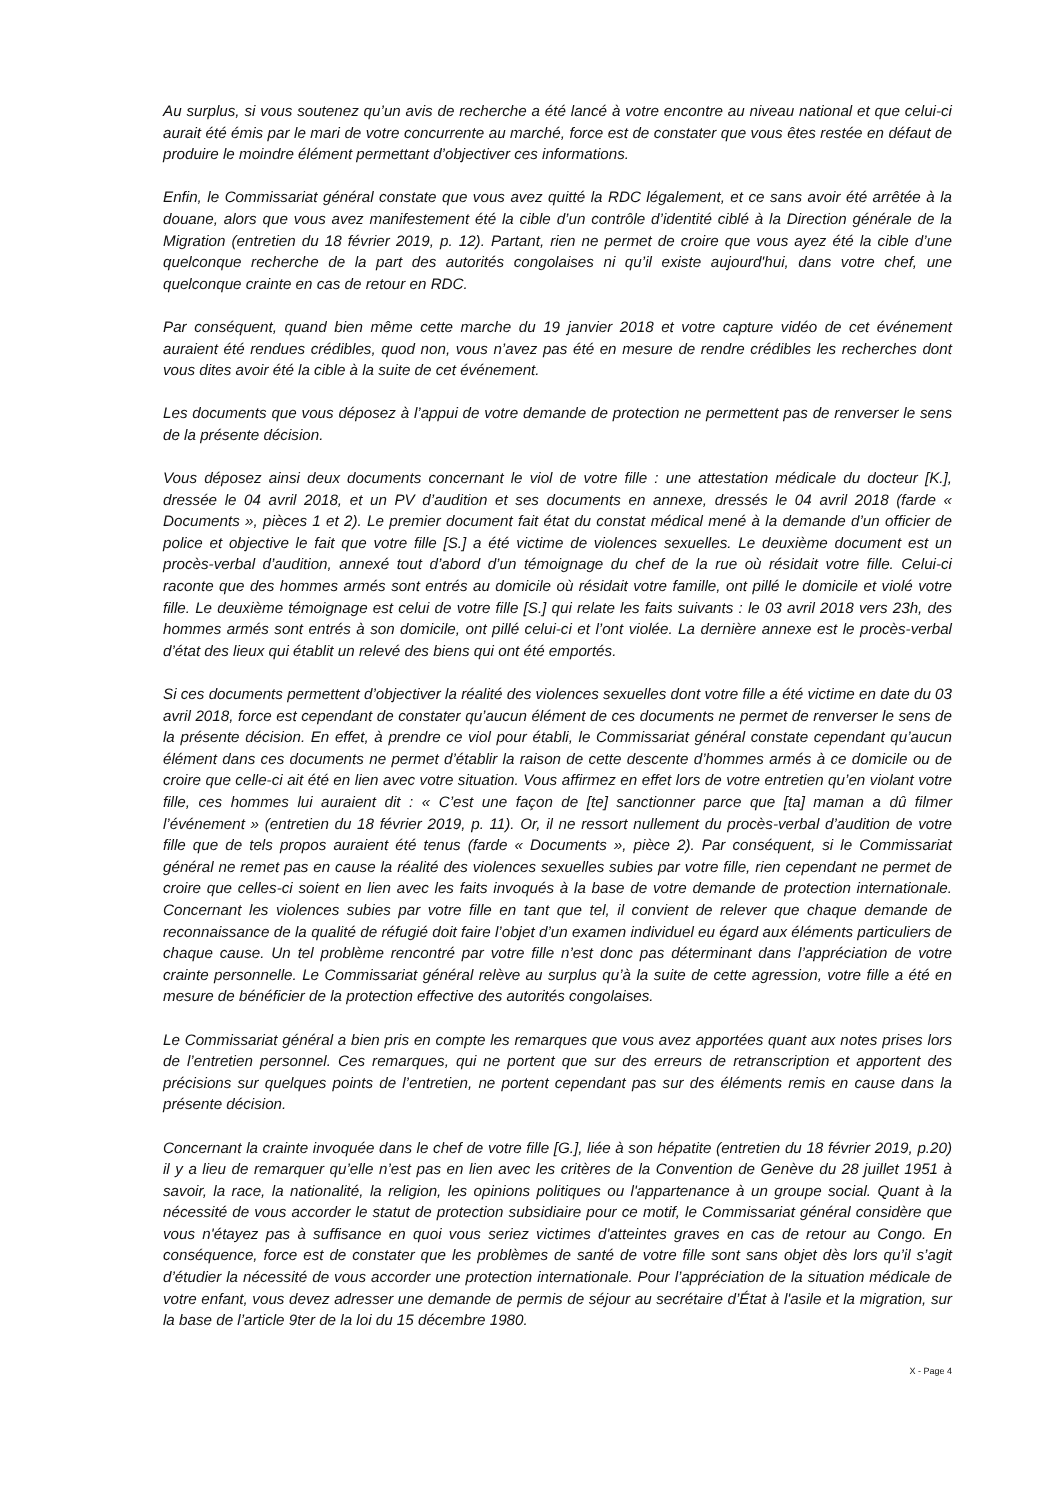Au surplus, si vous soutenez qu’un avis de recherche a été lancé à votre encontre au niveau national et que celui-ci aurait été émis par le mari de votre concurrente au marché, force est de constater que vous êtes restée en défaut de produire le moindre élément permettant d’objectiver ces informations.
Enfin, le Commissariat général constate que vous avez quitté la RDC légalement, et ce sans avoir été arrêtée à la douane, alors que vous avez manifestement été la cible d’un contrôle d’identité ciblé à la Direction générale de la Migration (entretien du 18 février 2019, p. 12). Partant, rien ne permet de croire que vous ayez été la cible d’une quelconque recherche de la part des autorités congolaises ni qu’il existe aujourd'hui, dans votre chef, une quelconque crainte en cas de retour en RDC.
Par conséquent, quand bien même cette marche du 19 janvier 2018 et votre capture vidéo de cet événement auraient été rendues crédibles, quod non, vous n’avez pas été en mesure de rendre crédibles les recherches dont vous dites avoir été la cible à la suite de cet événement.
Les documents que vous déposez à l’appui de votre demande de protection ne permettent pas de renverser le sens de la présente décision.
Vous déposez ainsi deux documents concernant le viol de votre fille : une attestation médicale du docteur [K.], dressée le 04 avril 2018, et un PV d’audition et ses documents en annexe, dressés le 04 avril 2018 (farde « Documents », pièces 1 et 2). Le premier document fait état du constat médical mené à la demande d’un officier de police et objective le fait que votre fille [S.] a été victime de violences sexuelles. Le deuxième document est un procès-verbal d’audition, annexé tout d’abord d’un témoignage du chef de la rue où résidait votre fille. Celui-ci raconte que des hommes armés sont entrés au domicile où résidait votre famille, ont pillé le domicile et violé votre fille. Le deuxième témoignage est celui de votre fille [S.] qui relate les faits suivants : le 03 avril 2018 vers 23h, des hommes armés sont entrés à son domicile, ont pillé celui-ci et l’ont violée. La dernière annexe est le procès-verbal d’état des lieux qui établit un relevé des biens qui ont été emportés.
Si ces documents permettent d’objectiver la réalité des violences sexuelles dont votre fille a été victime en date du 03 avril 2018, force est cependant de constater qu’aucun élément de ces documents ne permet de renverser le sens de la présente décision. En effet, à prendre ce viol pour établi, le Commissariat général constate cependant qu’aucun élément dans ces documents ne permet d’établir la raison de cette descente d’hommes armés à ce domicile ou de croire que celle-ci ait été en lien avec votre situation. Vous affirmez en effet lors de votre entretien qu’en violant votre fille, ces hommes lui auraient dit : « C’est une façon de [te] sanctionner parce que [ta] maman a dû filmer l’événement » (entretien du 18 février 2019, p. 11). Or, il ne ressort nullement du procès-verbal d’audition de votre fille que de tels propos auraient été tenus (farde « Documents », pièce 2). Par conséquent, si le Commissariat général ne remet pas en cause la réalité des violences sexuelles subies par votre fille, rien cependant ne permet de croire que celles-ci soient en lien avec les faits invoqués à la base de votre demande de protection internationale. Concernant les violences subies par votre fille en tant que tel, il convient de relever que chaque demande de reconnaissance de la qualité de réfugié doit faire l’objet d’un examen individuel eu égard aux éléments particuliers de chaque cause. Un tel problème rencontré par votre fille n’est donc pas déterminant dans l’appréciation de votre crainte personnelle. Le Commissariat général relève au surplus qu’à la suite de cette agression, votre fille a été en mesure de bénéficier de la protection effective des autorités congolaises.
Le Commissariat général a bien pris en compte les remarques que vous avez apportées quant aux notes prises lors de l’entretien personnel. Ces remarques, qui ne portent que sur des erreurs de retranscription et apportent des précisions sur quelques points de l’entretien, ne portent cependant pas sur des éléments remis en cause dans la présente décision.
Concernant la crainte invoquée dans le chef de votre fille [G.], liée à son hépatite (entretien du 18 février 2019, p.20) il y a lieu de remarquer qu’elle n’est pas en lien avec les critères de la Convention de Genève du 28 juillet 1951 à savoir, la race, la nationalité, la religion, les opinions politiques ou l'appartenance à un groupe social. Quant à la nécessité de vous accorder le statut de protection subsidiaire pour ce motif, le Commissariat général considère que vous n'étayez pas à suffisance en quoi vous seriez victimes d'atteintes graves en cas de retour au Congo. En conséquence, force est de constater que les problèmes de santé de votre fille sont sans objet dès lors qu’il s’agit d’étudier la nécessité de vous accorder une protection internationale. Pour l’appréciation de la situation médicale de votre enfant, vous devez adresser une demande de permis de séjour au secrétaire d’État à l'asile et la migration, sur la base de l’article 9ter de la loi du 15 décembre 1980.
X - Page 4